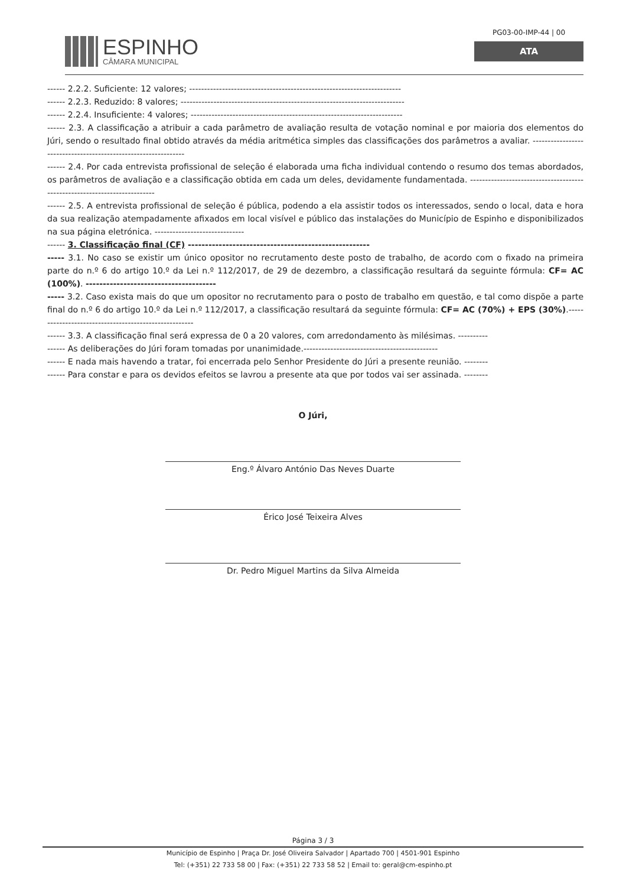ESPINHO
CÂMARA MUNICIPAL
PG03-00-IMP-44 | 00
ATA
------ 2.2.2. Suficiente: 12 valores; -----------------------------------------------------------------------
------ 2.2.3. Reduzido: 8 valores; ---------------------------------------------------------------------------
------ 2.2.4. Insuficiente: 4 valores; -----------------------------------------------------------------------
------ 2.3. A classificação a atribuir a cada parâmetro de avaliação resulta de votação nominal e por maioria dos elementos do Júri, sendo o resultado final obtido através da média aritmética simples das classificações dos parâmetros a avaliar. ---------------------------------------------------------------
------ 2.4. Por cada entrevista profissional de seleção é elaborada uma ficha individual contendo o resumo dos temas abordados, os parâmetros de avaliação e a classificação obtida em cada um deles, devidamente fundamentada. --------------------------------------------------------------------------
------ 2.5. A entrevista profissional de seleção é pública, podendo a ela assistir todos os interessados, sendo o local, data e hora da sua realização atempadamente afixados em local visível e público das instalações do Município de Espinho e disponibilizados na sua página eletrónica. ------------------------------
------ 3. Classificação final (CF) -----------------------------------------------------
----- 3.1. No caso se existir um único opositor no recrutamento deste posto de trabalho, de acordo com o fixado na primeira parte do n.º 6 do artigo 10.º da Lei n.º 112/2017, de 29 de dezembro, a classificação resultará da seguinte fórmula: CF= AC (100%). --------------------------------------
----- 3.2. Caso exista mais do que um opositor no recrutamento para o posto de trabalho em questão, e tal como dispõe a parte final do n.º 6 do artigo 10.º da Lei n.º 112/2017, a classificação resultará da seguinte fórmula: CF= AC (70%) + EPS (30%).------------------------------------------------------
------ 3.3. A classificação final será expressa de 0 a 20 valores, com arredondamento às milésimas. ----------
------ As deliberações do Júri foram tomadas por unanimidade.---------------------------------------------
------ E nada mais havendo a tratar, foi encerrada pelo Senhor Presidente do Júri a presente reunião. --------
------ Para constar e para os devidos efeitos se lavrou a presente ata que por todos vai ser assinada. --------
O Júri,
Eng.º Álvaro António Das Neves Duarte
Érico José Teixeira Alves
Dr. Pedro Miguel Martins da Silva Almeida
Página 3 / 3
Município de Espinho | Praça Dr. José Oliveira Salvador | Apartado 700 | 4501-901 Espinho
Tel: (+351) 22 733 58 00 | Fax: (+351) 22 733 58 52 | Email to: geral@cm-espinho.pt